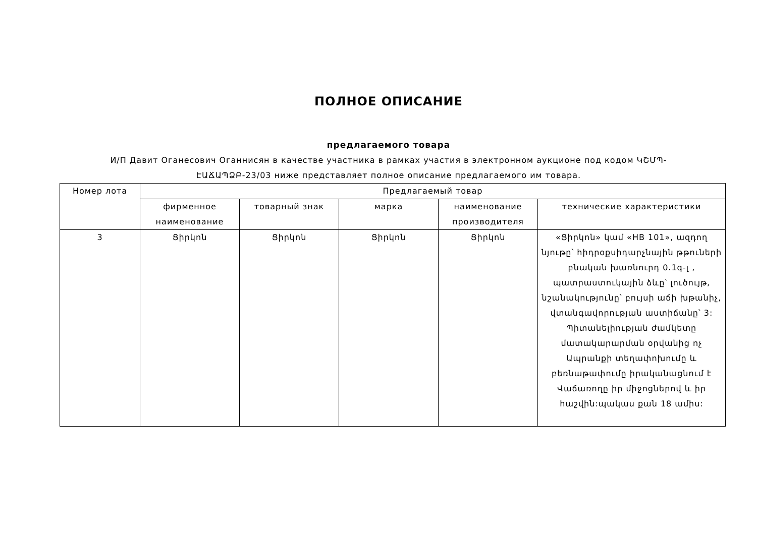ПОЛНОЕ ОПИСАНИЕ
предлагаемого товара
И/П Давит Оганесович Оганнисян в качестве участника в рамках участия в электронном аукционе под кодом ԿՇՄՊ-ԷԱՃԱՊՁԲ-23/03 ниже представляет полное описание предлагаемого им товара.
| Номер лота | Предлагаемый товар | | | | |
| --- | --- | --- | --- | --- | --- |
| | фирменное наименование | товарный знак | марка | наименование производителя | технические характеристики |
| 3 | Ցիրկոն | Ցիրկոն | Ցիրկոն | Ցիրկոն | «Ցիրկոն» կամ «HB 101», ազդող նյութը՝ հիդրօքսիդարչնային թթուների բնական խառնուրդ 0.1գ-լ , պատրաստուկային ձևը՝ լուծույթ, նշանակությունը՝ բույսի աճի խթանիչ, վտանգավորության աստիճանը՝ 3: Պիտանելիության ժամկետը մատակարարման օրվանից ոչ Ապրանքի տեղափոխումը և բեռնաթափումը իրականացնում է Վաճառողը իր միջոցներով և իր հաշվին:պակաս քան 18 ամիս: |